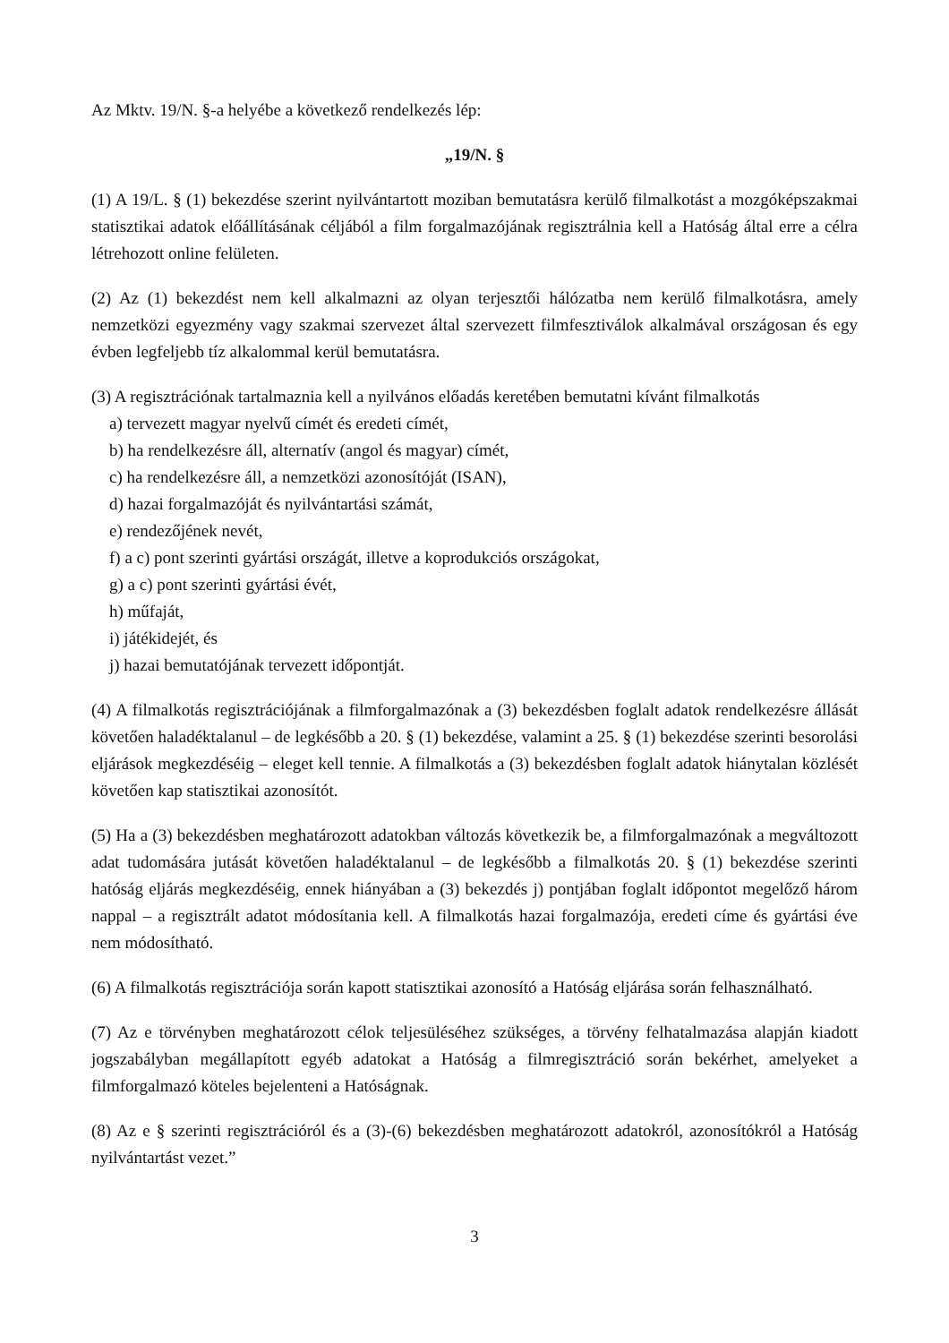Az Mktv. 19/N. §-a helyébe a következő rendelkezés lép:
„19/N. §
(1) A 19/L. § (1) bekezdése szerint nyilvántartott moziban bemutatásra kerülő filmalkotást a mozgóképszakmai statisztikai adatok előállításának céljából a film forgalmazójának regisztrálnia kell a Hatóság által erre a célra létrehozott online felületen.
(2) Az (1) bekezdést nem kell alkalmazni az olyan terjesztői hálózatba nem kerülő filmalkotásra, amely nemzetközi egyezmény vagy szakmai szervezet által szervezett filmfesztiválok alkalmával országosan és egy évben legfeljebb tíz alkalommal kerül bemutatásra.
(3) A regisztrációnak tartalmaznia kell a nyilvános előadás keretében bemutatni kívánt filmalkotás
a) tervezett magyar nyelvű címét és eredeti címét,
b) ha rendelkezésre áll, alternatív (angol és magyar) címét,
c) ha rendelkezésre áll, a nemzetközi azonosítóját (ISAN),
d) hazai forgalmazóját és nyilvántartási számát,
e) rendezőjének nevét,
f) a c) pont szerinti gyártási országát, illetve a koprodukciós országokat,
g) a c) pont szerinti gyártási évét,
h) műfaját,
i) játékidejét, és
j) hazai bemutatójának tervezett időpontját.
(4) A filmalkotás regisztrációjának a filmforgalmazónak a (3) bekezdésben foglalt adatok rendelkezésre állását követően haladéktalanul – de legkésőbb a 20. § (1) bekezdése, valamint a 25. § (1) bekezdése szerinti besorolási eljárások megkezdéséig – eleget kell tennie. A filmalkotás a (3) bekezdésben foglalt adatok hiánytalan közlését követően kap statisztikai azonosítót.
(5) Ha a (3) bekezdésben meghatározott adatokban változás következik be, a filmforgalmazónak a megváltozott adat tudomására jutását követően haladéktalanul – de legkésőbb a filmalkotás 20. § (1) bekezdése szerinti hatóság eljárás megkezdéséig, ennek hiányában a (3) bekezdés j) pontjában foglalt időpontot megelőző három nappal – a regisztrált adatot módosítania kell. A filmalkotás hazai forgalmazója, eredeti címe és gyártási éve nem módosítható.
(6) A filmalkotás regisztrációja során kapott statisztikai azonosító a Hatóság eljárása során felhasználható.
(7) Az e törvényben meghatározott célok teljesüléséhez szükséges, a törvény felhatalmazása alapján kiadott jogszabályban megállapított egyéb adatokat a Hatóság a filmregisztráció során bekérhet, amelyeket a filmforgalmazó köteles bejelenteni a Hatóságnak.
(8) Az e § szerinti regisztrációról és a (3)-(6) bekezdésben meghatározott adatokról, azonosítókról a Hatóság nyilvántartást vezet.”
3